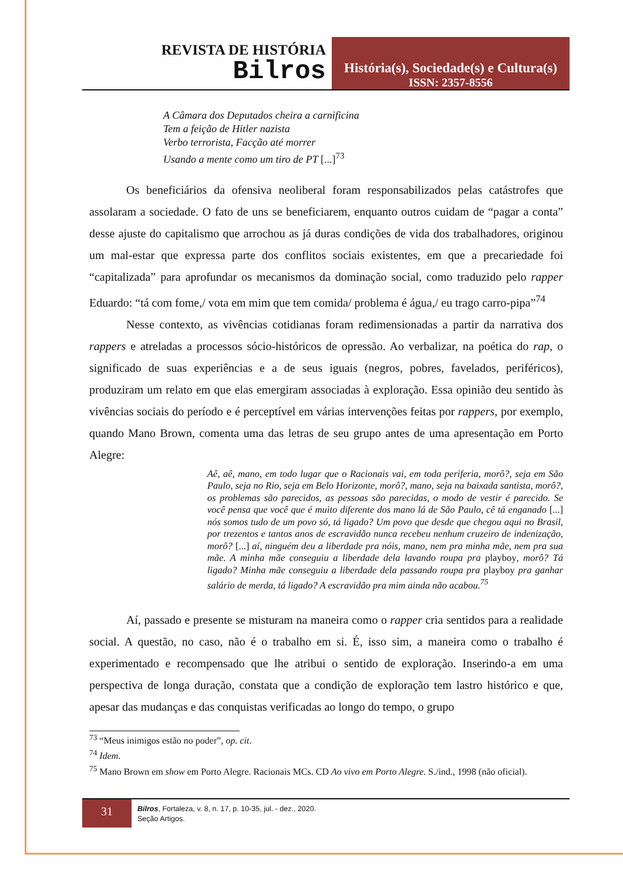REVISTA DE HISTÓRIA
Bilros
História(s), Sociedade(s) e Cultura(s)
ISSN: 2357-8556
A Câmara dos Deputados cheira a carnificina
Tem a feição de Hitler nazista
Verbo terrorista, Facção até morrer
Usando a mente como um tiro de PT [...]<sup>73</sup>
Os beneficiários da ofensiva neoliberal foram responsabilizados pelas catástrofes que assolaram a sociedade. O fato de uns se beneficiarem, enquanto outros cuidam de “pagar a conta” desse ajuste do capitalismo que arrochou as já duras condições de vida dos trabalhadores, originou um mal-estar que expressa parte dos conflitos sociais existentes, em que a precariedade foi “capitalizada” para aprofundar os mecanismos da dominação social, como traduzido pelo rapper Eduardo: “tá com fome,/ vota em mim que tem comida/ problema é água,/ eu trago carro-pipa”<sup>74</sup>
Nesse contexto, as vivências cotidianas foram redimensionadas a partir da narrativa dos rappers e atreladas a processos sócio-históricos de opressão. Ao verbalizar, na poética do rap, o significado de suas experiências e a de seus iguais (negros, pobres, favelados, periféricos), produziram um relato em que elas emergiram associadas à exploração. Essa opinião deu sentido às vivências sociais do período e é perceptível em várias intervenções feitas por rappers, por exemplo, quando Mano Brown, comenta uma das letras de seu grupo antes de uma apresentação em Porto Alegre:
Aê, aê, mano, em todo lugar que o Racionais vai, em toda periferia, morô?, seja em São Paulo, seja no Rio, seja em Belo Horizonte, morô?, mano, seja na baixada santista, morô?, os problemas são parecidos, as pessoas são parecidas, o modo de vestir é parecido. Se você pensa que você que é muito diferente dos mano lá de São Paulo, cê tá enganado [...] nós somos tudo de um povo só, tá ligado? Um povo que desde que chegou aqui no Brasil, por trezentos e tantos anos de escravidão nunca recebeu nenhum cruzeiro de indenização, morô? [...] aí, ninguém deu a liberdade pra nóis, mano, nem pra minha mãe, nem pra sua mãe. A minha mãe conseguiu a liberdade dela lavando roupa pra playboy, morô? Tá ligado? Minha mãe conseguiu a liberdade dela passando roupa pra playboy pra ganhar salário de merda, tá ligado? A escravidão pra mim ainda não acabou.<sup>75</sup>
Aí, passado e presente se misturam na maneira como o rapper cria sentidos para a realidade social. A questão, no caso, não é o trabalho em si. É, isso sim, a maneira como o trabalho é experimentado e recompensado que lhe atribui o sentido de exploração. Inserindo-a em uma perspectiva de longa duração, constata que a condição de exploração tem lastro histórico e que, apesar das mudanças e das conquistas verificadas ao longo do tempo, o grupo
<sup>73</sup> “Meus inimigos estão no poder”, op. cit.
<sup>74</sup> Idem.
<sup>75</sup> Mano Brown em show em Porto Alegre. Racionais MCs. CD Ao vivo em Porto Alegre. S./ind., 1998 (não oficial).
31
Bilros, Fortaleza, v. 8, n. 17, p. 10-35, jul. - dez., 2020.
Seção Artigos.